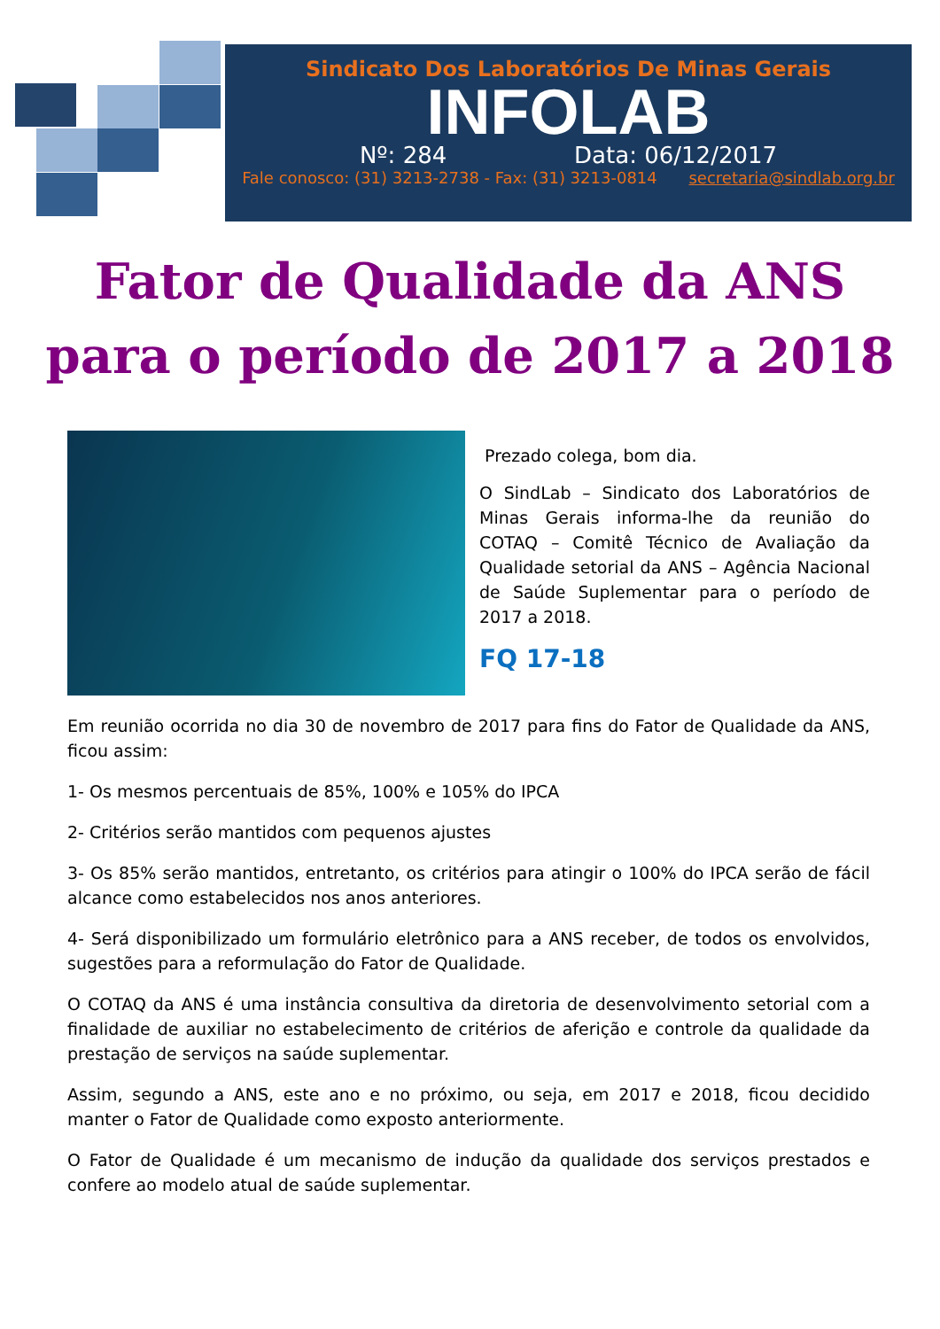Sindicato Dos Laboratórios De Minas Gerais
INFOLAB
Nº: 284 Data: 06/12/2017
Fale conosco: (31) 3213-2738 - Fax: (31) 3213-0814 secretaria@sindlab.org.br
Fator de Qualidade da ANS
para o período de 2017 a 2018
Prezado colega, bom dia.
O SindLab – Sindicato dos Laboratórios de Minas Gerais informa-lhe da reunião do COTAQ – Comitê Técnico de Avaliação da Qualidade setorial da ANS – Agência Nacional de Saúde Suplementar para o período de 2017 a 2018.
FQ 17-18
Em reunião ocorrida no dia 30 de novembro de 2017 para fins do Fator de Qualidade da ANS, ficou assim:
1- Os mesmos percentuais de 85%, 100% e 105% do IPCA
2- Critérios serão mantidos com pequenos ajustes
3- Os 85% serão mantidos, entretanto, os critérios para atingir o 100% do IPCA serão de fácil alcance como estabelecidos nos anos anteriores.
4- Será disponibilizado um formulário eletrônico para a ANS receber, de todos os envolvidos, sugestões para a reformulação do Fator de Qualidade.
O COTAQ da ANS é uma instância consultiva da diretoria de desenvolvimento setorial com a finalidade de auxiliar no estabelecimento de critérios de aferição e controle da qualidade da prestação de serviços na saúde suplementar.
Assim, segundo a ANS, este ano e no próximo, ou seja, em 2017 e 2018, ficou decidido manter o Fator de Qualidade como exposto anteriormente.
O Fator de Qualidade é um mecanismo de indução da qualidade dos serviços prestados e confere ao modelo atual de saúde suplementar.